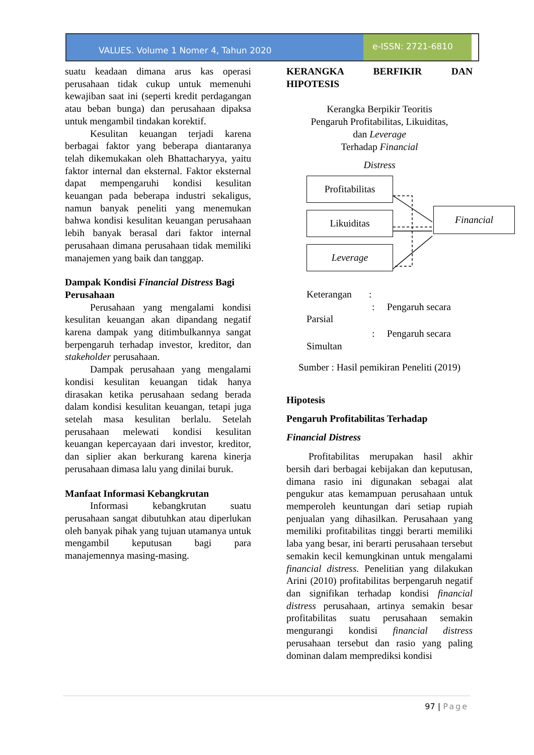VALUES. Volume 1 Nomer 4, Tahun 2020
e-ISSN: 2721-6810
suatu keadaan dimana arus kas operasi perusahaan tidak cukup untuk memenuhi kewajiban saat ini (seperti kredit perdagangan atau beban bunga) dan perusahaan dipaksa untuk mengambil tindakan korektif.
Kesulitan keuangan terjadi karena berbagai faktor yang beberapa diantaranya telah dikemukakan oleh Bhattacharyya, yaitu faktor internal dan eksternal. Faktor eksternal dapat mempengaruhi kondisi kesulitan keuangan pada beberapa industri sekaligus, namun banyak peneliti yang menemukan bahwa kondisi kesulitan keuangan perusahaan lebih banyak berasal dari faktor internal perusahaan dimana perusahaan tidak memiliki manajemen yang baik dan tanggap.
Dampak Kondisi Financial Distress Bagi Perusahaan
Perusahaan yang mengalami kondisi kesulitan keuangan akan dipandang negatif karena dampak yang ditimbulkannya sangat berpengaruh terhadap investor, kreditor, dan stakeholder perusahaan.
Dampak perusahaan yang mengalami kondisi kesulitan keuangan tidak hanya dirasakan ketika perusahaan sedang berada dalam kondisi kesulitan keuangan, tetapi juga setelah masa kesulitan berlalu. Setelah perusahaan melewati kondisi kesulitan keuangan kepercayaan dari investor, kreditor, dan siplier akan berkurang karena kinerja perusahaan dimasa lalu yang dinilai buruk.
Manfaat Informasi Kebangkrutan
Informasi kebangkrutan suatu perusahaan sangat dibutuhkan atau diperlukan oleh banyak pihak yang tujuan utamanya untuk mengambil keputusan bagi para manajemennya masing-masing.
KERANGKA BERFIKIR DAN HIPOTESIS
Kerangka Berpikir Teoritis
Pengaruh Profitabilitas, Likuiditas,
dan Leverage
Terhadap Financial
Distress
Profitabilitas
Likuiditas
Leverage
Financial
Keterangan :
: Pengaruh secara
Parsial
: Pengaruh secara
Simultan
Sumber : Hasil pemikiran Peneliti (2019)
Hipotesis
Pengaruh Profitabilitas Terhadap
Financial Distress
Profitabilitas merupakan hasil akhir bersih dari berbagai kebijakan dan keputusan, dimana rasio ini digunakan sebagai alat pengukur atas kemampuan perusahaan untuk memperoleh keuntungan dari setiap rupiah penjualan yang dihasilkan. Perusahaan yang memiliki profitabilitas tinggi berarti memiliki laba yang besar, ini berarti perusahaan tersebut semakin kecil kemungkinan untuk mengalami financial distress. Penelitian yang dilakukan Arini (2010) profitabilitas berpengaruh negatif dan signifikan terhadap kondisi financial distress perusahaan, artinya semakin besar profitabilitas suatu perusahaan semakin mengurangi kondisi financial distress perusahaan tersebut dan rasio yang paling dominan dalam memprediksi kondisi
97 | Page